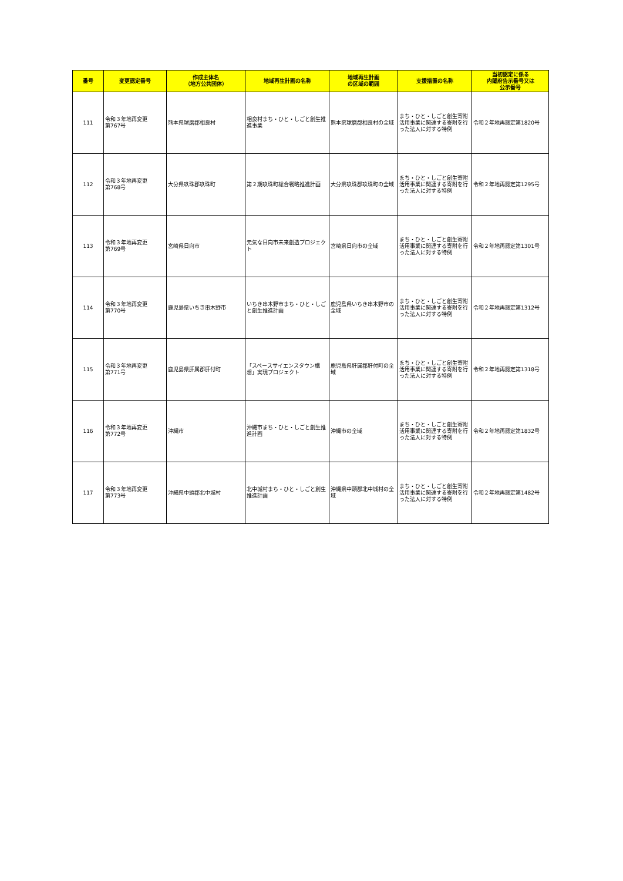| 番号 | 変更認定番号 | 作成主体名 （地方公共団体） | 地域再生計画の名称 | 地域再生計画 の区域の範囲 | 支援措置の名称 | 当初認定に係る 内閣府告示番号又は 公示番号 |
| --- | --- | --- | --- | --- | --- | --- |
| 111 | 令和３年地再変更 第767号 | 熊本県球磨郡相良村 | 相良村まち・ひと・しごと創生推進事業 | 熊本県球磨郡相良村の全域 | まち・ひと・しごと創生寄附活用事業に関連する寄附を行った法人に対する特例 | 令和２年地再認定第1820号 |
| 112 | 令和３年地再変更 第768号 | 大分県玖珠郡玖珠町 | 第２期玖珠町総合戦略推進計画 | 大分県玖珠郡玖珠町の全域 | まち・ひと・しごと創生寄附活用事業に関連する寄附を行った法人に対する特例 | 令和２年地再認定第1295号 |
| 113 | 令和３年地再変更 第769号 | 宮崎県日向市 | 元気な日向市未来創造プロジェクト | 宮崎県日向市の全域 | まち・ひと・しごと創生寄附活用事業に関連する寄附を行った法人に対する特例 | 令和２年地再認定第1301号 |
| 114 | 令和３年地再変更 第770号 | 鹿児島県いちき串木野市 | いちき串木野市まち・ひと・しごと創生推進計画 | 鹿児島県いちき串木野市の全域 | まち・ひと・しごと創生寄附活用事業に関連する寄附を行った法人に対する特例 | 令和２年地再認定第1312号 |
| 115 | 令和３年地再変更 第771号 | 鹿児島県肝属郡肝付町 | 「スペースサイエンスタウン構想」実現プロジェクト | 鹿児島県肝属郡肝付町の全域 | まち・ひと・しごと創生寄附活用事業に関連する寄附を行った法人に対する特例 | 令和２年地再認定第1318号 |
| 116 | 令和３年地再変更 第772号 | 沖縄市 | 沖縄市まち・ひと・しごと創生推進計画 | 沖縄市の全域 | まち・ひと・しごと創生寄附活用事業に関連する寄附を行った法人に対する特例 | 令和２年地再認定第1832号 |
| 117 | 令和３年地再変更 第773号 | 沖縄県中頭郡北中城村 | 北中城村まち・ひと・しごと創生推進計画 | 沖縄県中頭郡北中城村の全域 | まち・ひと・しごと創生寄附活用事業に関連する寄附を行った法人に対する特例 | 令和２年地再認定第1482号 |